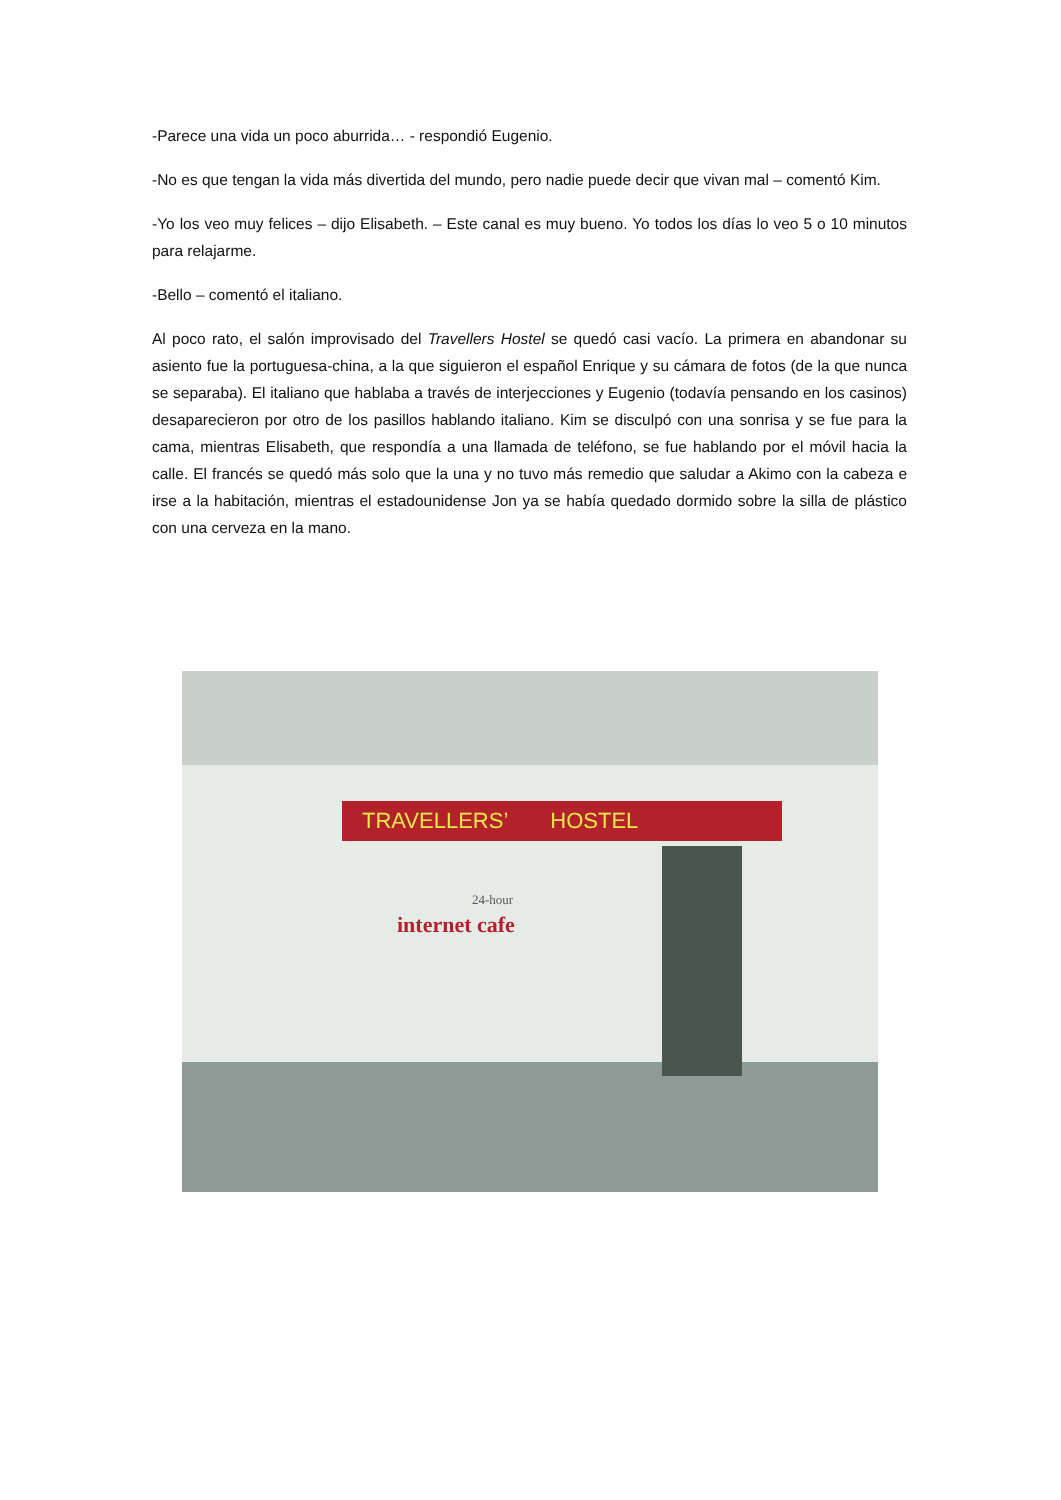-Parece una vida un poco aburrida… - respondió Eugenio.
-No es que tengan la vida más divertida del mundo, pero nadie puede decir que vivan mal – comentó Kim.
-Yo los veo muy felices – dijo Elisabeth. – Este canal es muy bueno. Yo todos los días lo veo 5 o 10 minutos para relajarme.
-Bello – comentó el italiano.
Al poco rato, el salón improvisado del Travellers Hostel se quedó casi vacío. La primera en abandonar su asiento fue la portuguesa-china, a la que siguieron el español Enrique y su cámara de fotos (de la que nunca se separaba). El italiano que hablaba a través de interjecciones y Eugenio (todavía pensando en los casinos) desaparecieron por otro de los pasillos hablando italiano. Kim se disculpó con una sonrisa y se fue para la cama, mientras Elisabeth, que respondía a una llamada de teléfono, se fue hablando por el móvil hacia la calle. El francés se quedó más solo que la una y no tuvo más remedio que saludar a Akimo con la cabeza e irse a la habitación, mientras el estadounidense Jon ya se había quedado dormido sobre la silla de plástico con una cerveza en la mano.
TRAVELLERS’ HOSTEL
24-hour
internet cafe